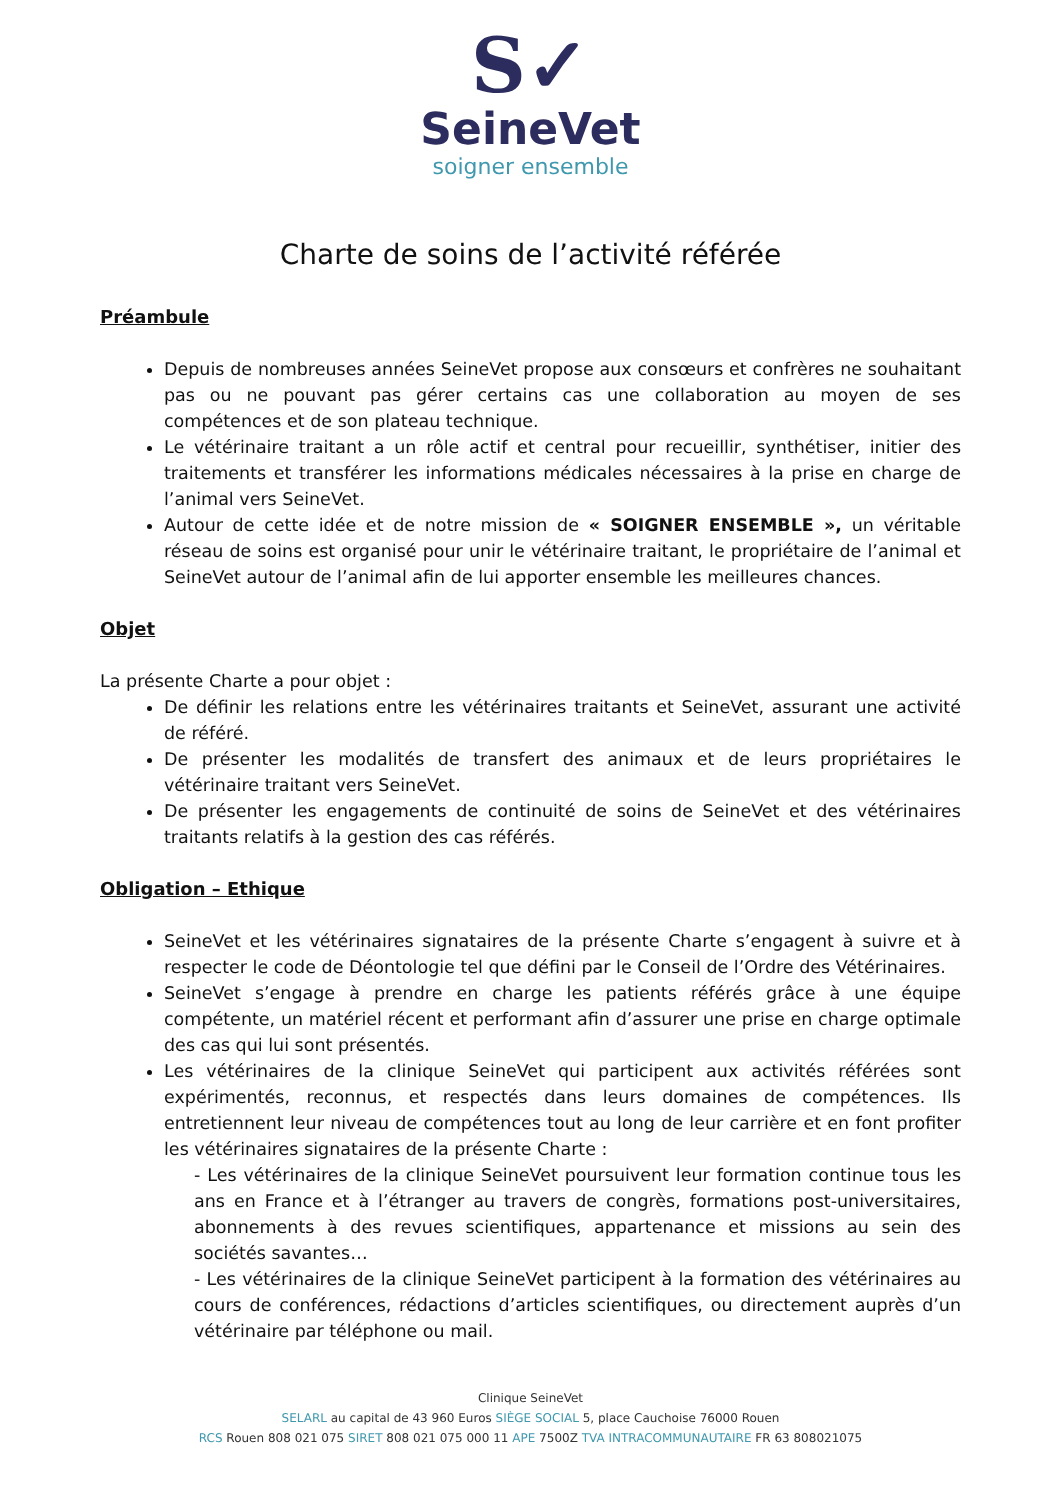S✓
SeineVet
soigner ensemble
Charte de soins de l’activité référée
Préambule
Depuis de nombreuses années SeineVet propose aux consœurs et confrères ne souhaitant pas ou ne pouvant pas gérer certains cas une collaboration au moyen de ses compétences et de son plateau technique.
Le vétérinaire traitant a un rôle actif et central pour recueillir, synthétiser, initier des traitements et transférer les informations médicales nécessaires à la prise en charge de l’animal vers SeineVet.
Autour de cette idée et de notre mission de « SOIGNER ENSEMBLE », un véritable réseau de soins est organisé pour unir le vétérinaire traitant, le propriétaire de l’animal et SeineVet autour de l’animal afin de lui apporter ensemble les meilleures chances.
Objet
La présente Charte a pour objet :
De définir les relations entre les vétérinaires traitants et SeineVet, assurant une activité de référé.
De présenter les modalités de transfert des animaux et de leurs propriétaires le vétérinaire traitant vers SeineVet.
De présenter les engagements de continuité de soins de SeineVet et des vétérinaires traitants relatifs à la gestion des cas référés.
Obligation – Ethique
SeineVet et les vétérinaires signataires de la présente Charte s’engagent à suivre et à respecter le code de Déontologie tel que défini par le Conseil de l’Ordre des Vétérinaires.
SeineVet s’engage à prendre en charge les patients référés grâce à une équipe compétente, un matériel récent et performant afin d’assurer une prise en charge optimale des cas qui lui sont présentés.
Les vétérinaires de la clinique SeineVet qui participent aux activités référées sont expérimentés, reconnus, et respectés dans leurs domaines de compétences. Ils entretiennent leur niveau de compétences tout au long de leur carrière et en font profiter les vétérinaires signataires de la présente Charte :
- Les vétérinaires de la clinique SeineVet poursuivent leur formation continue tous les ans en France et à l’étranger au travers de congrès, formations post-universitaires, abonnements à des revues scientifiques, appartenance et missions au sein des sociétés savantes…
- Les vétérinaires de la clinique SeineVet participent à la formation des vétérinaires au cours de conférences, rédactions d’articles scientifiques, ou directement auprès d’un vétérinaire par téléphone ou mail.
Clinique SeineVet
SELARL au capital de 43 960 Euros SIÈGE SOCIAL 5, place Cauchoise 76000 Rouen
RCS Rouen 808 021 075 SIRET 808 021 075 000 11 APE 7500Z TVA INTRACOMMUNAUTAIRE FR 63 808021075